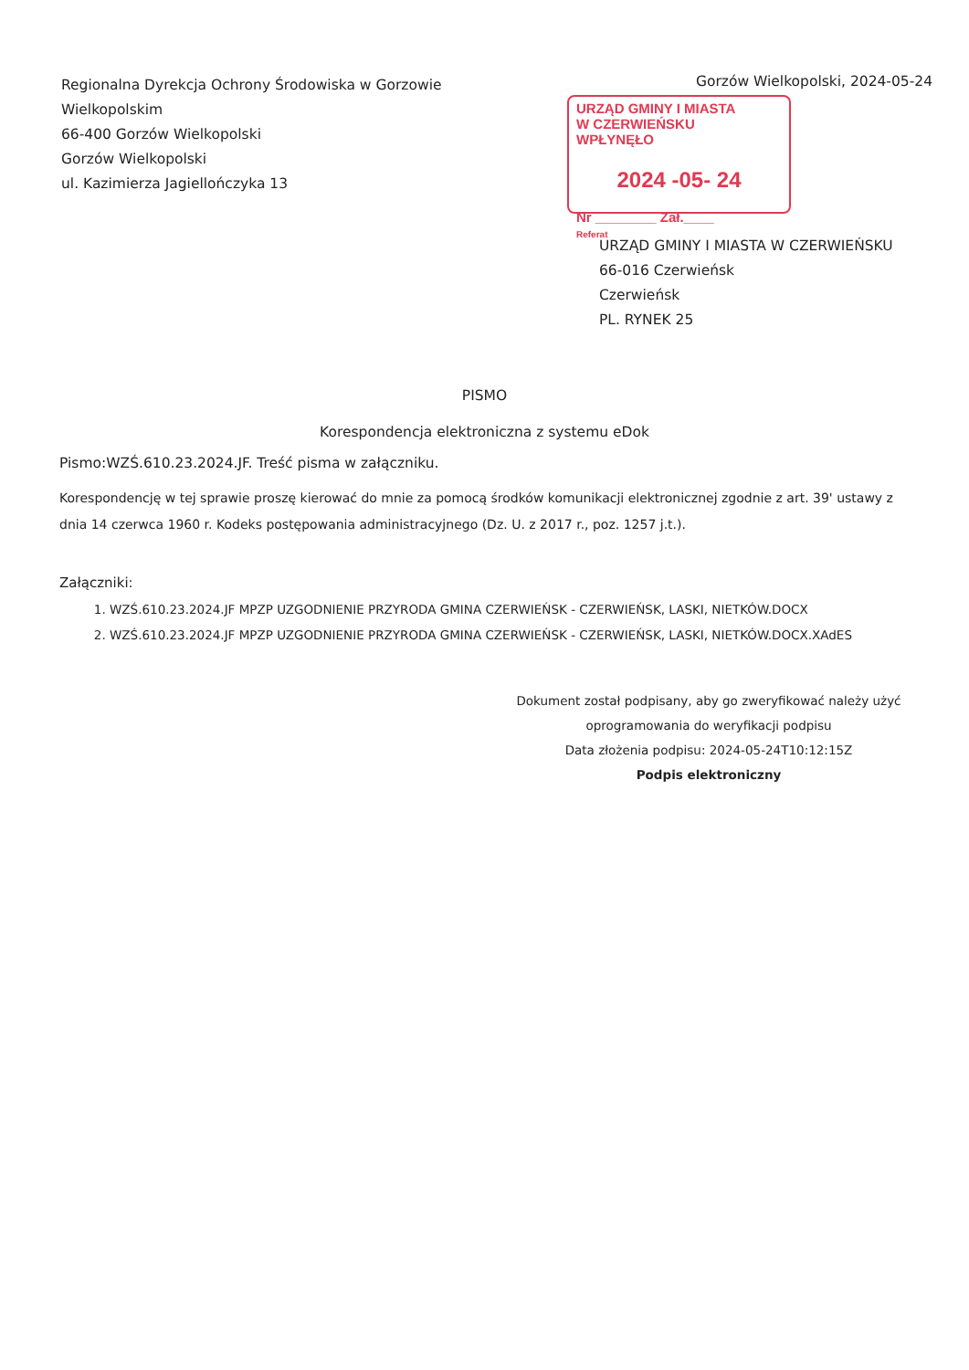Regionalna Dyrekcja Ochrony Środowiska w Gorzowie
Wielkopolskim
66-400 Gorzów Wielkopolski
Gorzów Wielkopolski
ul. Kazimierza Jagiellończyka 13
Gorzów Wielkopolski, 2024-05-24
URZĄD GMINY I MIASTA
W CZERWIEŃSKU
WPŁYNĘŁO
2024 -05- 24
Nr ________ Zał.____
Referat
URZĄD GMINY I MIASTA W CZERWIEŃSKU
66-016 Czerwieńsk
Czerwieńsk
PL. RYNEK 25
PISMO
Korespondencja elektroniczna z systemu eDok
Pismo:WZŚ.610.23.2024.JF. Treść pisma w załączniku.
Korespondencję w tej sprawie proszę kierować do mnie za pomocą środków komunikacji elektronicznej zgodnie z art. 39' ustawy z dnia 14 czerwca 1960 r. Kodeks postępowania administracyjnego (Dz. U. z 2017 r., poz. 1257 j.t.).
Załączniki:
1. WZŚ.610.23.2024.JF MPZP UZGODNIENIE PRZYRODA GMINA CZERWIEŃSK - CZERWIEŃSK, LASKI, NIETKÓW.DOCX
2. WZŚ.610.23.2024.JF MPZP UZGODNIENIE PRZYRODA GMINA CZERWIEŃSK - CZERWIEŃSK, LASKI, NIETKÓW.DOCX.XAdES
Dokument został podpisany, aby go zweryfikować należy użyć oprogramowania do weryfikacji podpisu
Data złożenia podpisu: 2024-05-24T10:12:15Z
Podpis elektroniczny